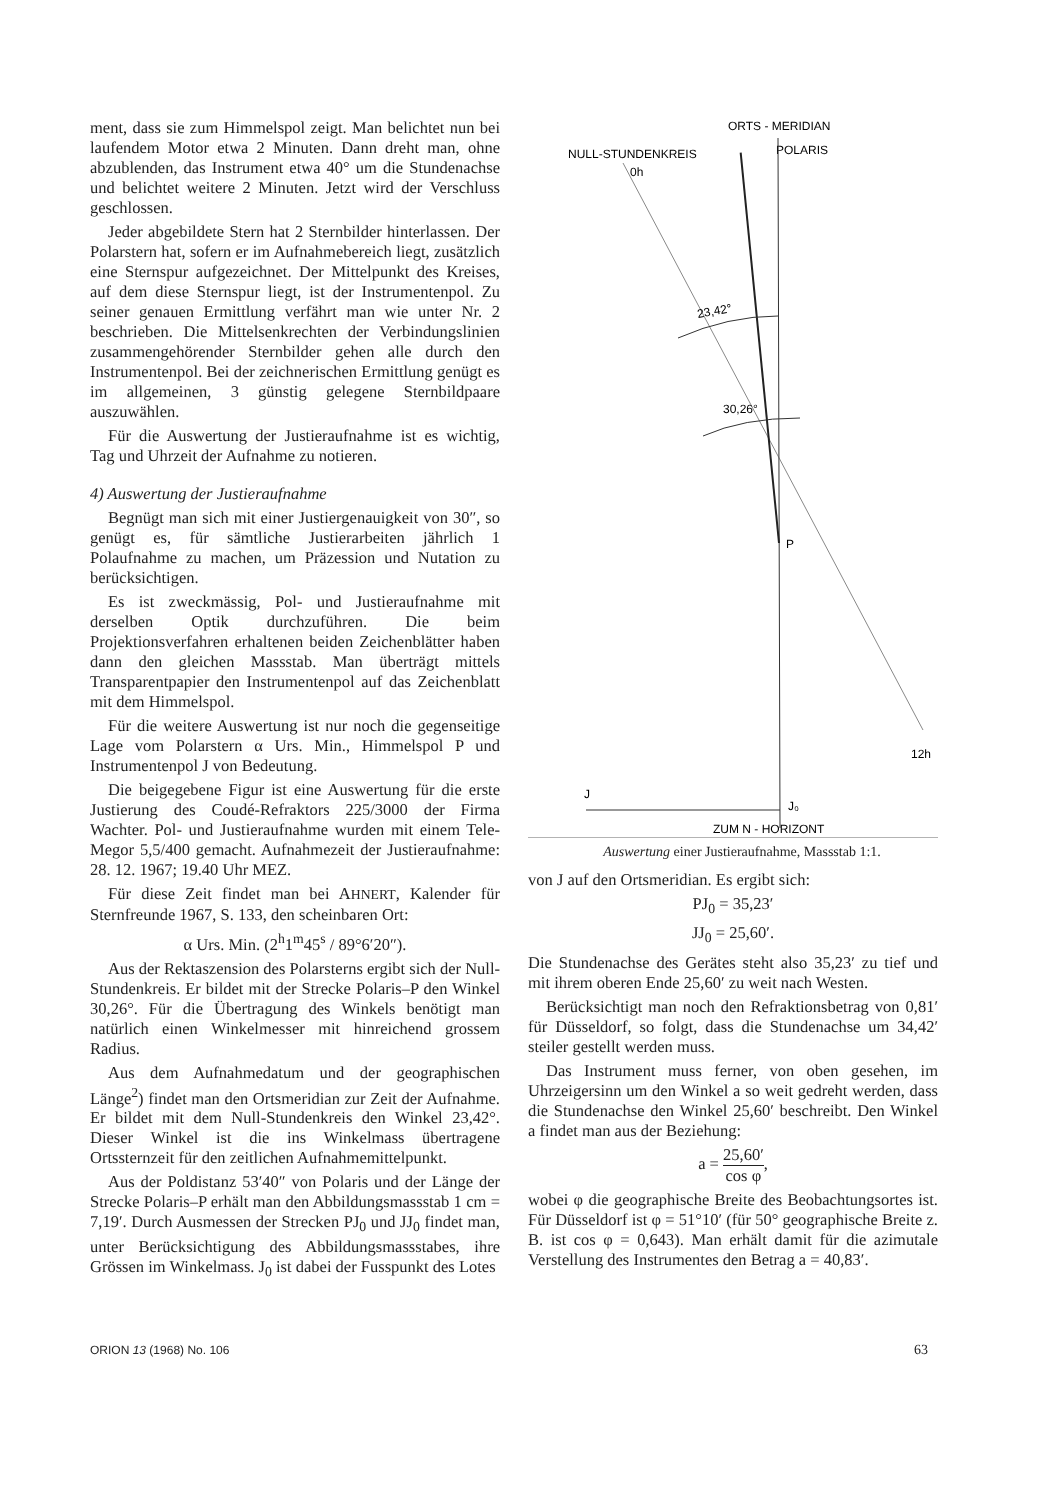ment, dass sie zum Himmelspol zeigt. Man belichtet nun bei laufendem Motor etwa 2 Minuten. Dann dreht man, ohne abzublenden, das Instrument etwa 40° um die Stundenachse und belichtet weitere 2 Minuten. Jetzt wird der Verschluss geschlossen.
Jeder abgebildete Stern hat 2 Sternbilder hinterlassen. Der Polarstern hat, sofern er im Aufnahmebereich liegt, zusätzlich eine Sternspur aufgezeichnet. Der Mittelpunkt des Kreises, auf dem diese Sternspur liegt, ist der Instrumentenpol. Zu seiner genauen Ermittlung verfährt man wie unter Nr. 2 beschrieben. Die Mittelsenkrechten der Verbindungslinien zusammengehörender Sternbilder gehen alle durch den Instrumentenpol. Bei der zeichnerischen Ermittlung genügt es im allgemeinen, 3 günstig gelegene Sternbildpaare auszuwählen.
Für die Auswertung der Justieraufnahme ist es wichtig, Tag und Uhrzeit der Aufnahme zu notieren.
4) Auswertung der Justieraufnahme
Begnügt man sich mit einer Justiergenauigkeit von 30″, so genügt es, für sämtliche Justierarbeiten jährlich 1 Polaufnahme zu machen, um Präzession und Nutation zu berücksichtigen.
Es ist zweckmässig, Pol- und Justieraufnahme mit derselben Optik durchzuführen. Die beim Projektionsverfahren erhaltenen beiden Zeichenblätter haben dann den gleichen Massstab. Man überträgt mittels Transparentpapier den Instrumentenpol auf das Zeichenblatt mit dem Himmelspol.
Für die weitere Auswertung ist nur noch die gegenseitige Lage vom Polarstern α Urs. Min., Himmelspol P und Instrumentenpol J von Bedeutung.
Die beigegebene Figur ist eine Auswertung für die erste Justierung des Coudé-Refraktors 225/3000 der Firma Wachter. Pol- und Justieraufnahme wurden mit einem Tele-Megor 5,5/400 gemacht. Aufnahmezeit der Justieraufnahme: 28. 12. 1967; 19.40 Uhr MEZ.
Für diese Zeit findet man bei AHNERT, Kalender für Sternfreunde 1967, S. 133, den scheinbaren Ort:
α Urs. Min. (2<sup>h</sup>1<sup>m</sup>45<sup>s</sup> / 89°6′20″).
Aus der Rektaszension des Polarsterns ergibt sich der Null-Stundenkreis. Er bildet mit der Strecke Polaris–P den Winkel 30,26°. Für die Übertragung des Winkels benötigt man natürlich einen Winkelmesser mit hinreichend grossem Radius.
Aus dem Aufnahmedatum und der geographischen Länge<sup>2</sup>) findet man den Ortsmeridian zur Zeit der Aufnahme. Er bildet mit dem Null-Stundenkreis den Winkel 23,42°. Dieser Winkel ist die ins Winkelmass übertragene Ortssternzeit für den zeitlichen Aufnahmemittelpunkt.
Aus der Poldistanz 53′40″ von Polaris und der Länge der Strecke Polaris–P erhält man den Abbildungsmassstab 1 cm = 7,19′. Durch Ausmessen der Strecken PJ<sub>0</sub> und JJ<sub>0</sub> findet man, unter Berücksichtigung des Abbildungsmassstabes, ihre Grössen im Winkelmass. J<sub>0</sub> ist dabei der Fusspunkt des Lotes
ORTS - MERIDIAN
NULL-STUNDENKREIS
0h
POLARIS
23,42°
30,26°
P
12h
J
J₀
ZUM N - HORIZONT
Auswertung einer Justieraufnahme, Massstab 1:1.
von J auf den Ortsmeridian. Es ergibt sich:
PJ<sub>0</sub> = 35,23′
JJ<sub>0</sub> = 25,60′.
Die Stundenachse des Gerätes steht also 35,23′ zu tief und mit ihrem oberen Ende 25,60′ zu weit nach Westen.
Berücksichtigt man noch den Refraktionsbetrag von 0,81′ für Düsseldorf, so folgt, dass die Stundenachse um 34,42′ steiler gestellt werden muss.
Das Instrument muss ferner, von oben gesehen, im Uhrzeigersinn um den Winkel a so weit gedreht werden, dass die Stundenachse den Winkel 25,60′ beschreibt. Den Winkel a findet man aus der Beziehung:
a = 25,60′ cos φ,
wobei φ die geographische Breite des Beobachtungsortes ist. Für Düsseldorf ist φ = 51°10′ (für 50° geographische Breite z. B. ist cos φ = 0,643). Man erhält damit für die azimutale Verstellung des Instrumentes den Betrag a = 40,83′.
ORION 13 (1968) No. 106 63